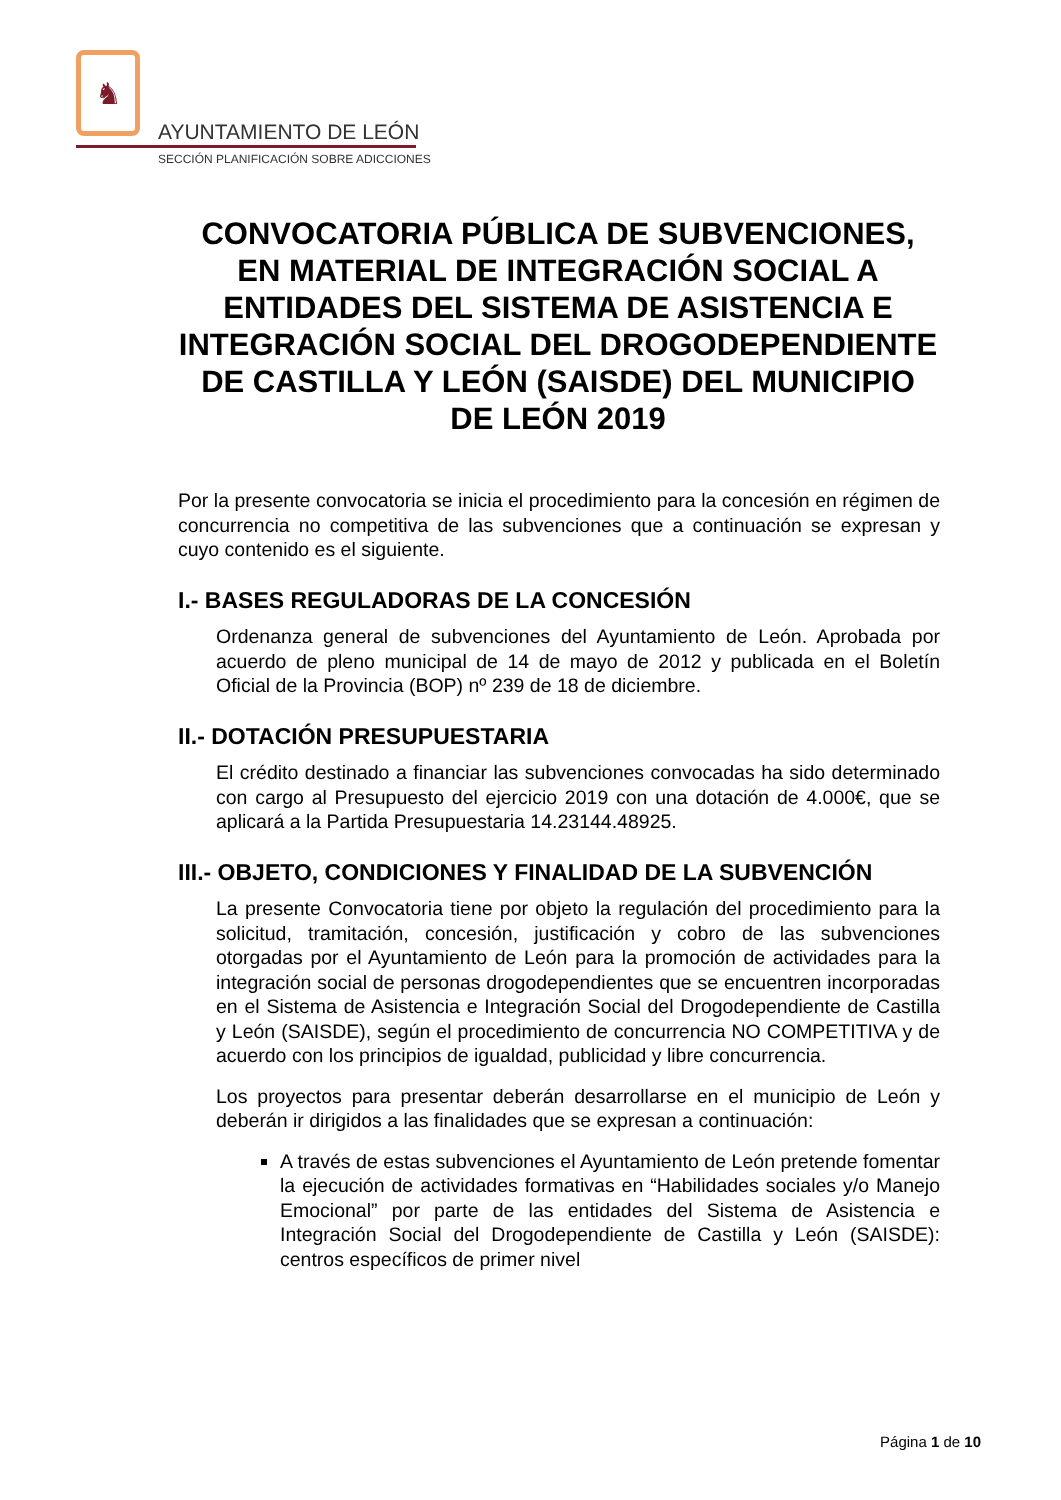♞
AYUNTAMIENTO DE LEÓN
SECCIÓN PLANIFICACIÓN SOBRE ADICCIONES
CONVOCATORIA PÚBLICA DE SUBVENCIONES, EN MATERIAL DE INTEGRACIÓN SOCIAL A ENTIDADES DEL SISTEMA DE ASISTENCIA E INTEGRACIÓN SOCIAL DEL DROGODEPENDIENTE DE CASTILLA Y LEÓN (SAISDE) DEL MUNICIPIO DE LEÓN 2019
Por la presente convocatoria se inicia el procedimiento para la concesión en régimen de concurrencia no competitiva de las subvenciones que a continuación se expresan y cuyo contenido es el siguiente.
I.- BASES REGULADORAS DE LA CONCESIÓN
Ordenanza general de subvenciones del Ayuntamiento de León. Aprobada por acuerdo de pleno municipal de 14 de mayo de 2012 y publicada en el Boletín Oficial de la Provincia (BOP) nº 239 de 18 de diciembre.
II.- DOTACIÓN PRESUPUESTARIA
El crédito destinado a financiar las subvenciones convocadas ha sido determinado con cargo al Presupuesto del ejercicio 2019 con una dotación de 4.000€, que se aplicará a la Partida Presupuestaria 14.23144.48925.
III.- OBJETO, CONDICIONES Y FINALIDAD DE LA SUBVENCIÓN
La presente Convocatoria tiene por objeto la regulación del procedimiento para la solicitud, tramitación, concesión, justificación y cobro de las subvenciones otorgadas por el Ayuntamiento de León para la promoción de actividades para la integración social de personas drogodependientes que se encuentren incorporadas en el Sistema de Asistencia e Integración Social del Drogodependiente de Castilla y León (SAISDE), según el procedimiento de concurrencia NO COMPETITIVA y de acuerdo con los principios de igualdad, publicidad y libre concurrencia.
Los proyectos para presentar deberán desarrollarse en el municipio de León y deberán ir dirigidos a las finalidades que se expresan a continuación:
A través de estas subvenciones el Ayuntamiento de León pretende fomentar la ejecución de actividades formativas en “Habilidades sociales y/o Manejo Emocional” por parte de las entidades del Sistema de Asistencia e Integración Social del Drogodependiente de Castilla y León (SAISDE): centros específicos de primer nivel
Página 1 de 10